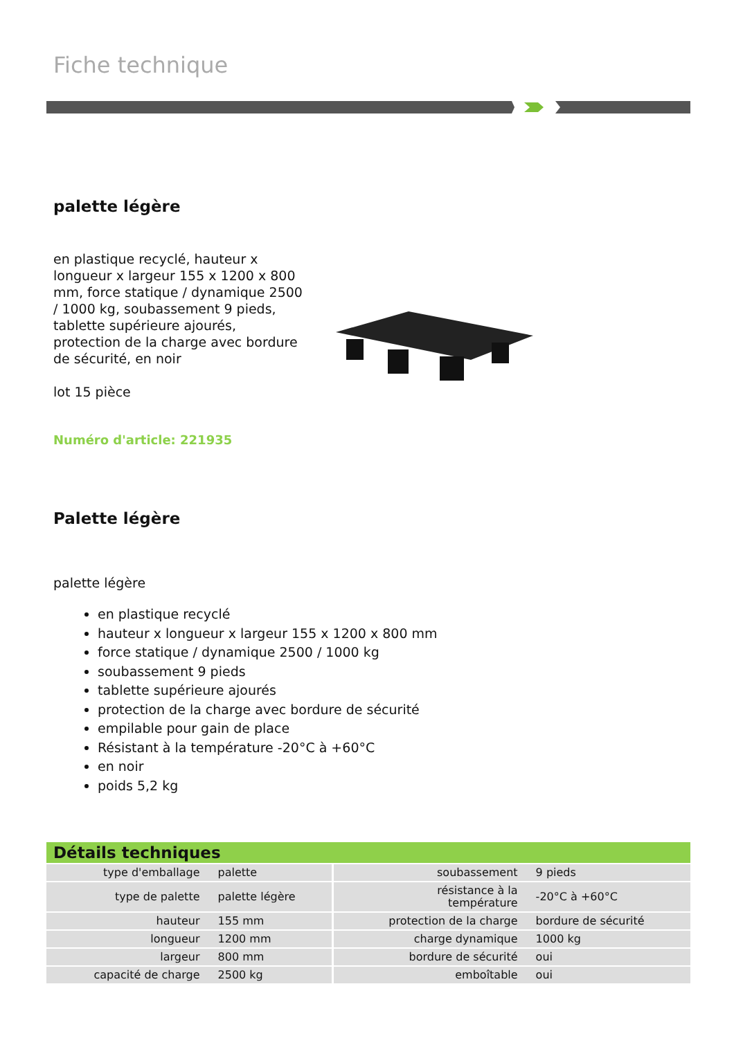Fiche technique
palette légère
en plastique recyclé, hauteur x longueur x largeur 155 x 1200 x 800 mm, force statique / dynamique 2500 / 1000 kg, soubassement 9 pieds, tablette supérieure ajourés, protection de la charge avec bordure de sécurité, en noir
lot 15 pièce
Numéro d'article: 221935
Palette légère
palette légère
en plastique recyclé
hauteur x longueur x largeur 155 x 1200 x 800 mm
force statique / dynamique 2500 / 1000 kg
soubassement 9 pieds
tablette supérieure ajourés
protection de la charge avec bordure de sécurité
empilable pour gain de place
Résistant à la température -20°C à +60°C
en noir
poids 5,2 kg
| Détails techniques | | | |
| --- | --- | --- | --- |
| type d'emballage | palette | soubassement | 9 pieds |
| type de palette | palette légère | résistance à la température | -20°C à +60°C |
| hauteur | 155 mm | protection de la charge | bordure de sécurité |
| longueur | 1200 mm | charge dynamique | 1000 kg |
| largeur | 800 mm | bordure de sécurité | oui |
| capacité de charge | 2500 kg | emboîtable | oui |